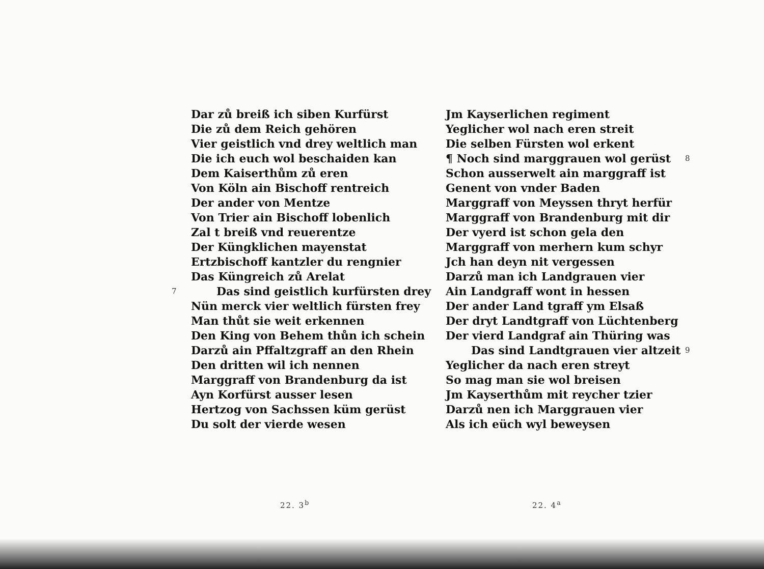Dar zů breiß ich siben Kurfürst
Die zů dem Reich gehören
Vier geistlich vnd drey weltlich man
Die ich euch wol beschaiden kan
Dem Kaiserthům zů eren
Von Köln ain Bischoff rentreich
Der ander von Mentze
Von Trier ain Bischoff lobenlich
Zal t breiß vnd reuerentze
Der Küngklichen mayenstat
Ertzbischoff kantzler du rengnier
Das Küngreich zů Arelat
7 Das sind geistlich kurfürsten drey
Nün merck vier weltlich fürsten frey
Man thůt sie weit erkennen
Den King von Behem thůn ich schein
Darzů ain Pffaltzgraff an den Rhein
Den dritten wil ich nennen
Marggraff von Brandenburg da ist
Ayn Korfürst ausser lesen
Hertzog von Sachssen küm gerüst
Du solt der vierde wesen
Jm Kayserlichen regiment
Yeglicher wol nach eren streit
Die selben Fürsten wol erkent
¶ Noch sind marggrauen wol gerüst 8
Schon ausserwelt ain marggraff ist
Genent von vnder Baden
Marggraff von Meyssen thryt herfür
Marggraff von Brandenburg mit dir
Der vyerd ist schon gela den
Marggraff von merhern kum schyr
Jch han deyn nit vergessen
Darzů man ich Landgrauen vier
Ain Landgraff wont in hessen
Der ander Land tgraff ym Elsaß
Der dryt Landtgraff von Lüchtenberg
Der vierd Landgraf ain Thüring was
Das sind Landtgrauen vier altzeit 9
Yeglicher da nach eren streyt
So mag man sie wol breisen
Jm Kayserthům mit reycher tzier
Darzů nen ich Marggrauen vier
Als ich eüch wyl beweysen
22. 3<sup>b</sup> 22. 4<sup>a</sup>